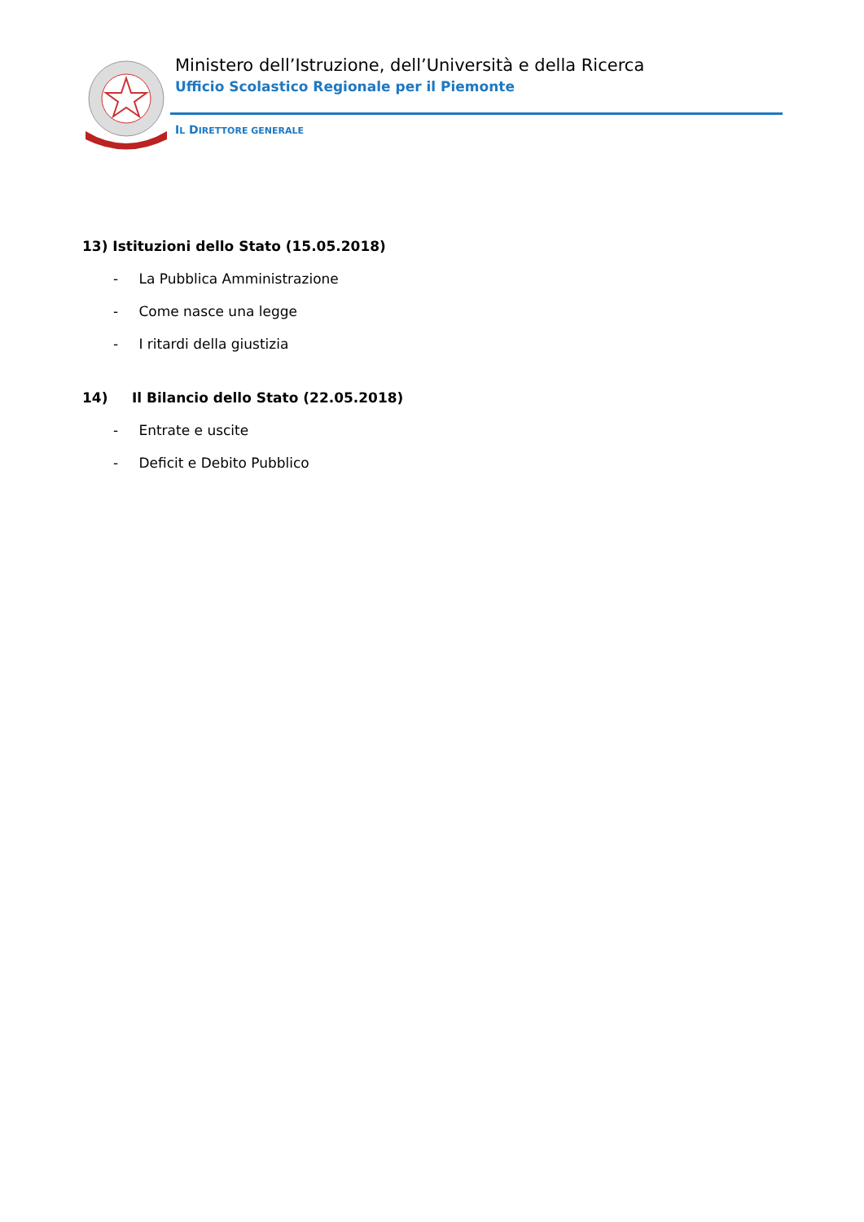Ministero dell’Istruzione, dell’Università e della Ricerca
Ufficio Scolastico Regionale per il Piemonte
IL DIRETTORE GENERALE
13) Istituzioni dello Stato (15.05.2018)
- La Pubblica Amministrazione
- Come nasce una legge
- I ritardi della giustizia
14) Il Bilancio dello Stato (22.05.2018)
- Entrate e uscite
- Deficit e Debito Pubblico